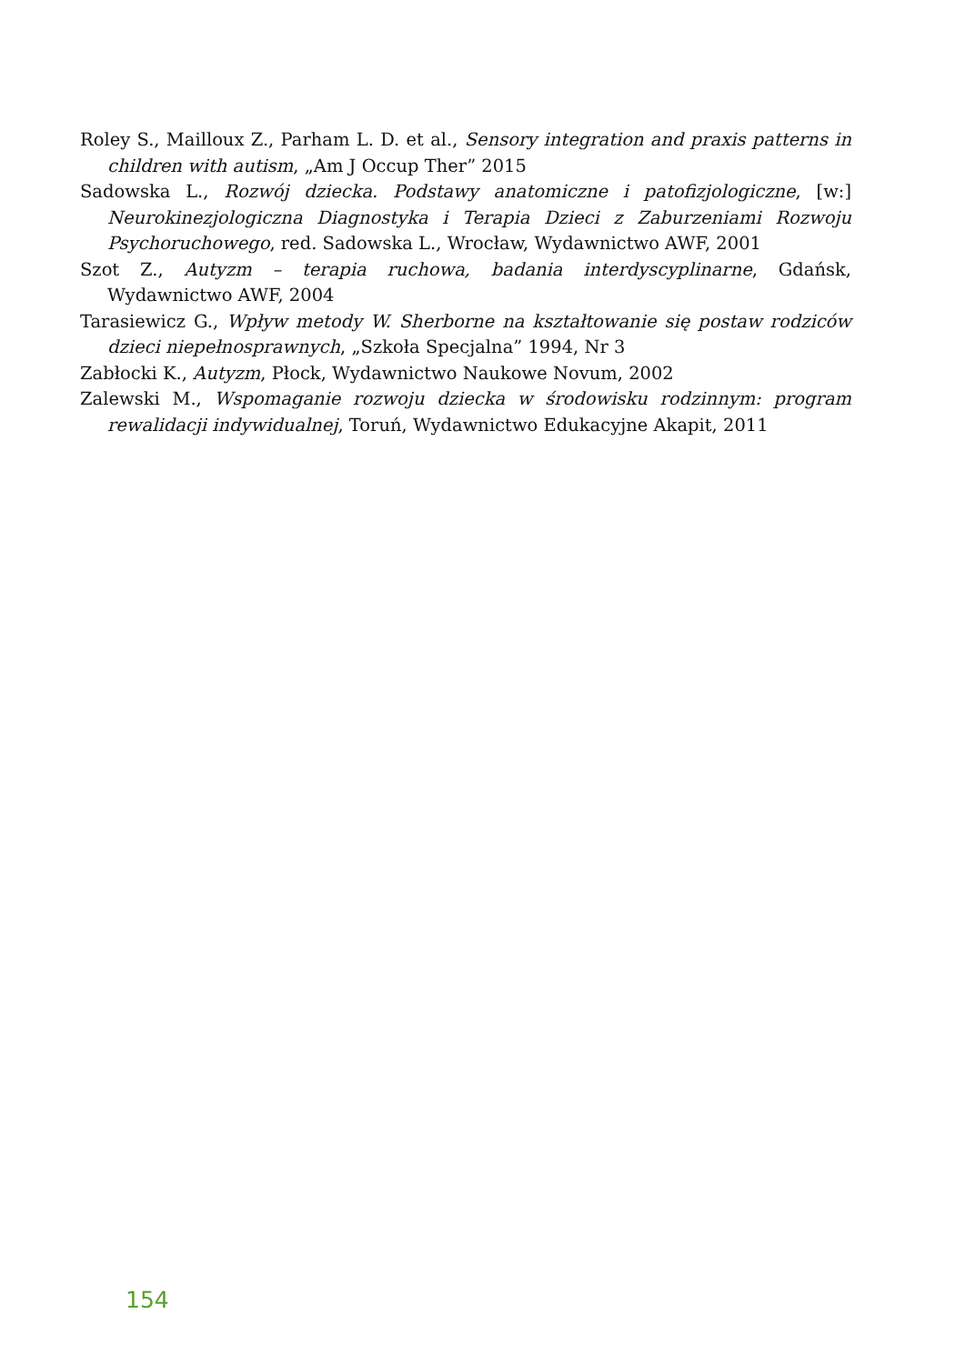Roley S., Mailloux Z., Parham L. D. et al., Sensory integration and praxis patterns in children with autism, „Am J Occup Ther” 2015
Sadowska L., Rozwój dziecka. Podstawy anatomiczne i patofizjologiczne, [w:] Neurokinezjologiczna Diagnostyka i Terapia Dzieci z Zaburzeniami Rozwoju Psychoruchowego, red. Sadowska L., Wrocław, Wydawnictwo AWF, 2001
Szot Z., Autyzm – terapia ruchowa, badania interdyscyplinarne, Gdańsk, Wydawnictwo AWF, 2004
Tarasiewicz G., Wpływ metody W. Sherborne na kształtowanie się postaw rodziców dzieci niepełnosprawnych, „Szkoła Specjalna” 1994, Nr 3
Zabłocki K., Autyzm, Płock, Wydawnictwo Naukowe Novum, 2002
Zalewski M., Wspomaganie rozwoju dziecka w środowisku rodzinnym: program rewalidacji indywidualnej, Toruń, Wydawnictwo Edukacyjne Akapit, 2011
154